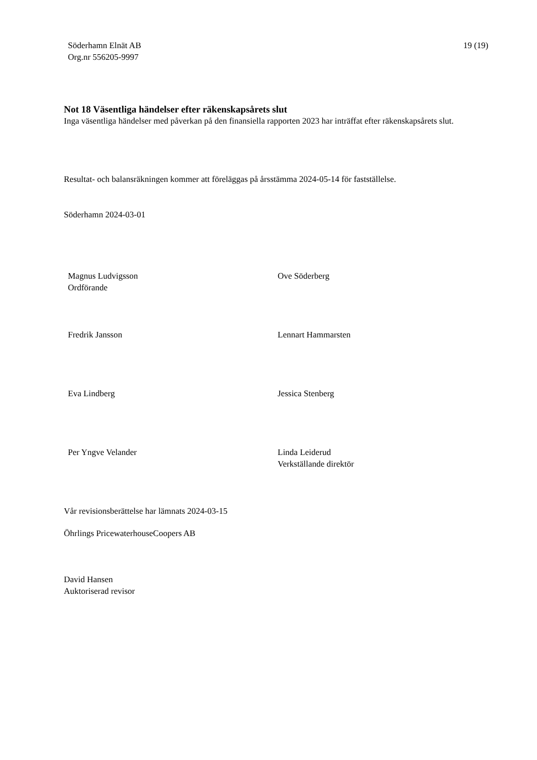Söderhamn Elnät AB
Org.nr 556205-9997
19 (19)
Not 18 Väsentliga händelser efter räkenskapsårets slut
Inga väsentliga händelser med påverkan på den finansiella rapporten 2023 har inträffat efter räkenskapsårets slut.
Resultat- och balansräkningen kommer att föreläggas på årsstämma 2024-05-14 för fastställelse.
Söderhamn 2024-03-01
Magnus Ludvigsson
Ordförande
Ove Söderberg
Fredrik Jansson
Lennart Hammarsten
Eva Lindberg
Jessica Stenberg
Per Yngve Velander
Linda Leiderud
Verkställande direktör
Vår revisionsberättelse har lämnats 2024-03-15
Öhrlings PricewaterhouseCoopers AB
David Hansen
Auktoriserad revisor